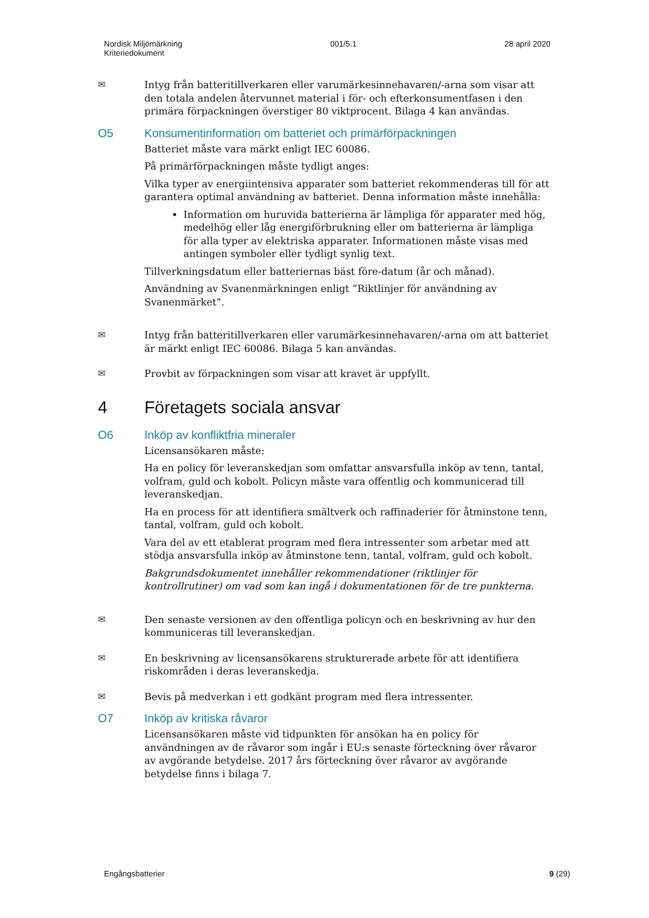Nordisk Miljömärkning
Kriteriedokument
001/5.1 28 april 2020
✉ Intyg från batteritillverkaren eller varumärkesinnehavaren/-arna som visar att den totala andelen återvunnet material i för- och efterkonsumentfasen i den primära förpackningen överstiger 80 viktprocent. Bilaga 4 kan användas.
O5 Konsumentinformation om batteriet och primärförpackningen
Batteriet måste vara märkt enligt IEC 60086.
På primärförpackningen måste tydligt anges:
Vilka typer av energiintensiva apparater som batteriet rekommenderas till för att garantera optimal användning av batteriet. Denna information måste innehålla:
Information om huruvida batterierna är lämpliga för apparater med hög, medelhög eller låg energiförbrukning eller om batterierna är lämpliga för alla typer av elektriska apparater. Informationen måste visas med antingen symboler eller tydligt synlig text.
Tillverkningsdatum eller batteriernas bäst före-datum (år och månad).
Användning av Svanenmärkningen enligt ”Riktlinjer för användning av Svanenmärket”.
✉ Intyg från batteritillverkaren eller varumärkesinnehavaren/-arna om att batteriet är märkt enligt IEC 60086. Bilaga 5 kan användas.
✉ Provbit av förpackningen som visar att kravet är uppfyllt.
4 Företagets sociala ansvar
O6 Inköp av konfliktfria mineraler
Licensansökaren måste:
Ha en policy för leveranskedjan som omfattar ansvarsfulla inköp av tenn, tantal, volfram, guld och kobolt. Policyn måste vara offentlig och kommunicerad till leveranskedjan.
Ha en process för att identifiera smältverk och raffinaderier för åtminstone tenn, tantal, volfram, guld och kobolt.
Vara del av ett etablerat program med flera intressenter som arbetar med att stödja ansvarsfulla inköp av åtminstone tenn, tantal, volfram, guld och kobolt.
Bakgrundsdokumentet innehåller rekommendationer (riktlinjer för kontrollrutiner) om vad som kan ingå i dokumentationen för de tre punkterna.
✉ Den senaste versionen av den offentliga policyn och en beskrivning av hur den kommuniceras till leveranskedjan.
✉ En beskrivning av licensansökarens strukturerade arbete för att identifiera riskområden i deras leveranskedja.
✉ Bevis på medverkan i ett godkänt program med flera intressenter.
O7 Inköp av kritiska råvaror
Licensansökaren måste vid tidpunkten för ansökan ha en policy för användningen av de råvaror som ingår i EU:s senaste förteckning över råvaror av avgörande betydelse. 2017 års förteckning över råvaror av avgörande betydelse finns i bilaga 7.
Engångsbatterier 9 (29)